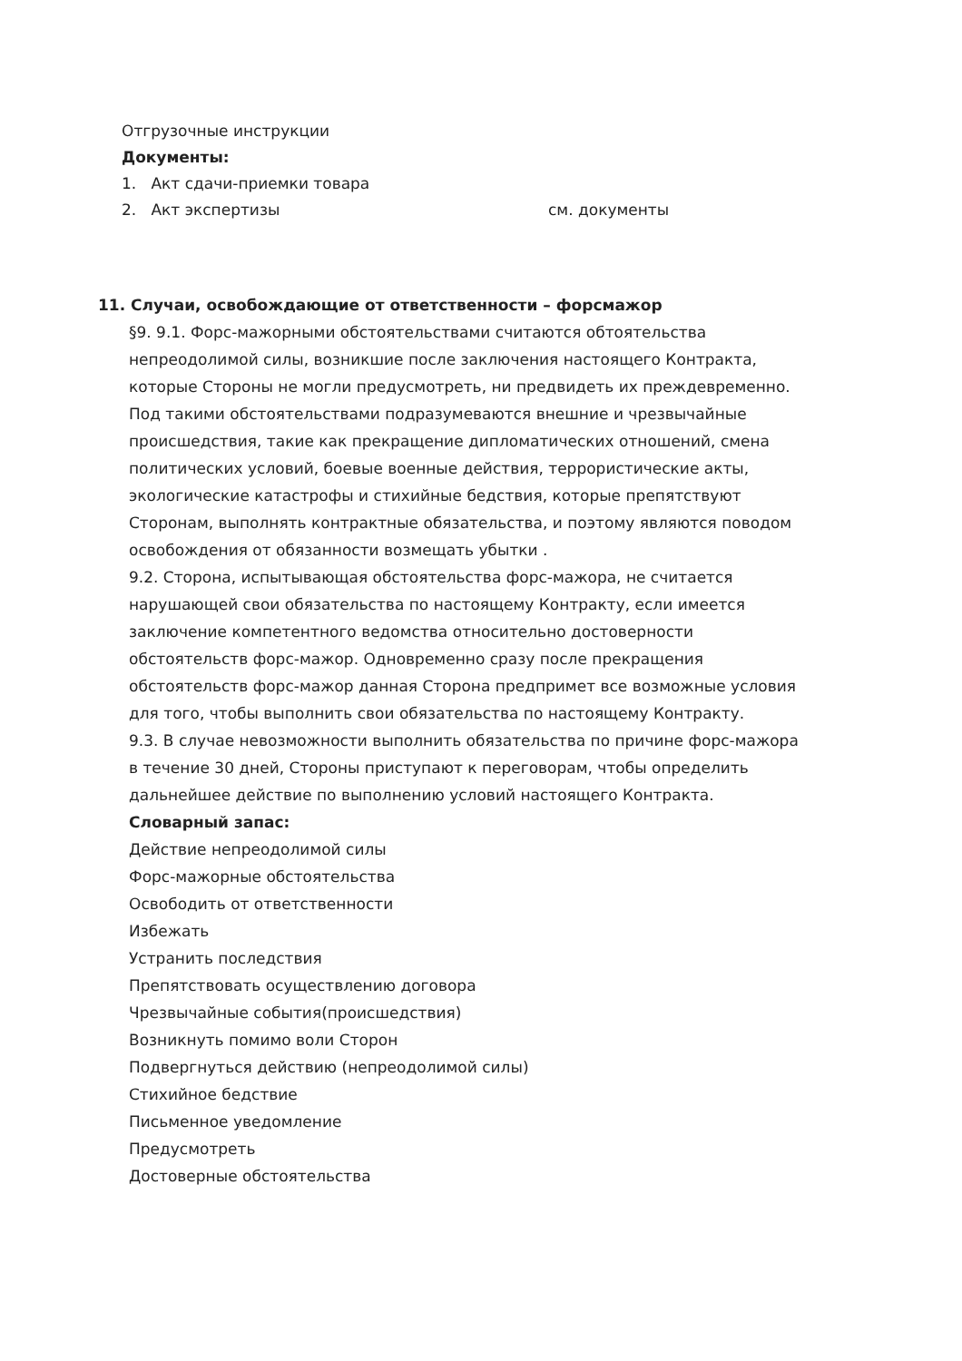Отгрузочные инструкции
Документы:
1. Акт сдачи-приемки товара
2. Акт экспертизы см. документы
11. Случаи, освобождающие от ответственности – форсмажор
§9. 9.1. Форс-мажорными обстоятельствами считаются обтоятельства непреодолимой силы, возникшие после заключения настоящего Контракта, которые Стороны не могли предусмотреть, ни предвидеть их преждевременно. Под такими обстоятельствами подразумеваются внешние и чрезвычайные происшедствия, такие как прекращение дипломатических отношений, смена политических условий, боевые военные действия, террористические акты, экологические катастрофы и стихийные бедствия, которые препятствуют Сторонам, выполнять контрактные обязательства, и поэтому являются поводом освобождения от обязанности возмещать убытки .
9.2. Сторона, испытывающая обстоятельства форс-мажора, не считается нарушающей свои обязательства по настоящему Контракту, если имеется заключение компетентного ведомства относительно достоверности обстоятельств форс-мажор. Одновременно сразу после прекращения обстоятельств форс-мажор данная Сторона предпримет все возможные условия для того, чтобы выполнить свои обязательства по настоящему Контракту.
9.3. В случае невозможности выполнить обязательства по причине форс-мажора в течение 30 дней, Стороны приступают к переговорам, чтобы определить дальнейшее действие по выполнению условий настоящего Контракта.
Словарный запас:
Действие непреодолимой силы
Форс-мажорные обстоятельства
Освободить от ответственности
Избежать
Устранить последствия
Препятствовать осуществлению договора
Чрезвычайные события(происшедствия)
Возникнуть помимо воли Сторон
Подвергнуться действию (непреодолимой силы)
Стихийное бедствие
Письменное уведомление
Предусмотреть
Достоверные обстоятельства